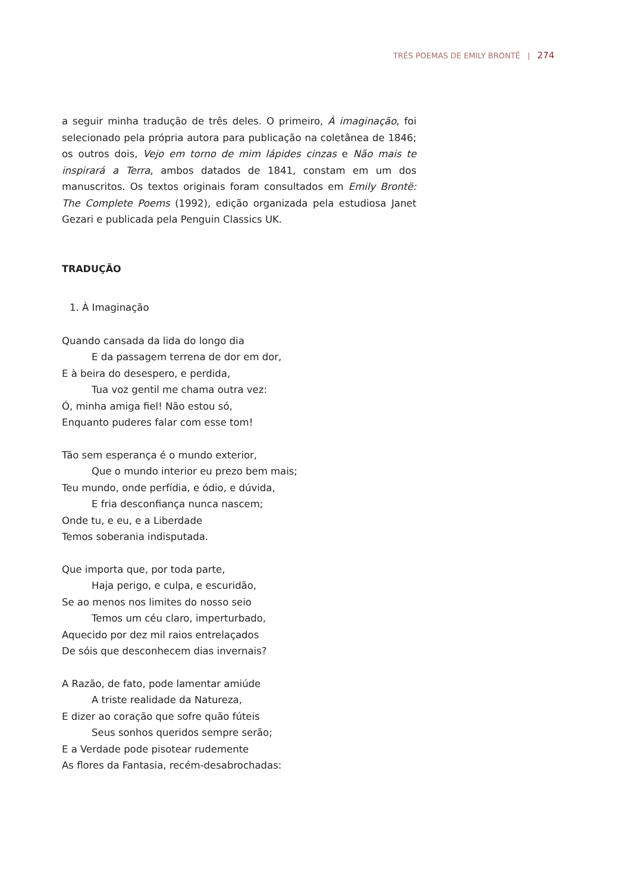TRÊS POEMAS DE EMILY BRONTË | 274
a seguir minha tradução de três deles. O primeiro, À imaginação, foi selecionado pela própria autora para publicação na coletânea de 1846; os outros dois, Vejo em torno de mim lápides cinzas e Não mais te inspirará a Terra, ambos datados de 1841, constam em um dos manuscritos. Os textos originais foram consultados em Emily Brontë: The Complete Poems (1992), edição organizada pela estudiosa Janet Gezari e publicada pela Penguin Classics UK.
TRADUÇÃO
1. À Imaginação
Quando cansada da lida do longo dia
E da passagem terrena de dor em dor,
E à beira do desespero, e perdida,
Tua voz gentil me chama outra vez:
Ó, minha amiga fiel! Não estou só,
Enquanto puderes falar com esse tom!
Tão sem esperança é o mundo exterior,
Que o mundo interior eu prezo bem mais;
Teu mundo, onde perfídia, e ódio, e dúvida,
E fria desconfiança nunca nascem;
Onde tu, e eu, e a Liberdade
Temos soberania indisputada.
Que importa que, por toda parte,
Haja perigo, e culpa, e escuridão,
Se ao menos nos limites do nosso seio
Temos um céu claro, imperturbado,
Aquecido por dez mil raios entrelaçados
De sóis que desconhecem dias invernais?
A Razão, de fato, pode lamentar amiúde
A triste realidade da Natureza,
E dizer ao coração que sofre quão fúteis
Seus sonhos queridos sempre serão;
E a Verdade pode pisotear rudemente
As flores da Fantasia, recém-desabrochadas: